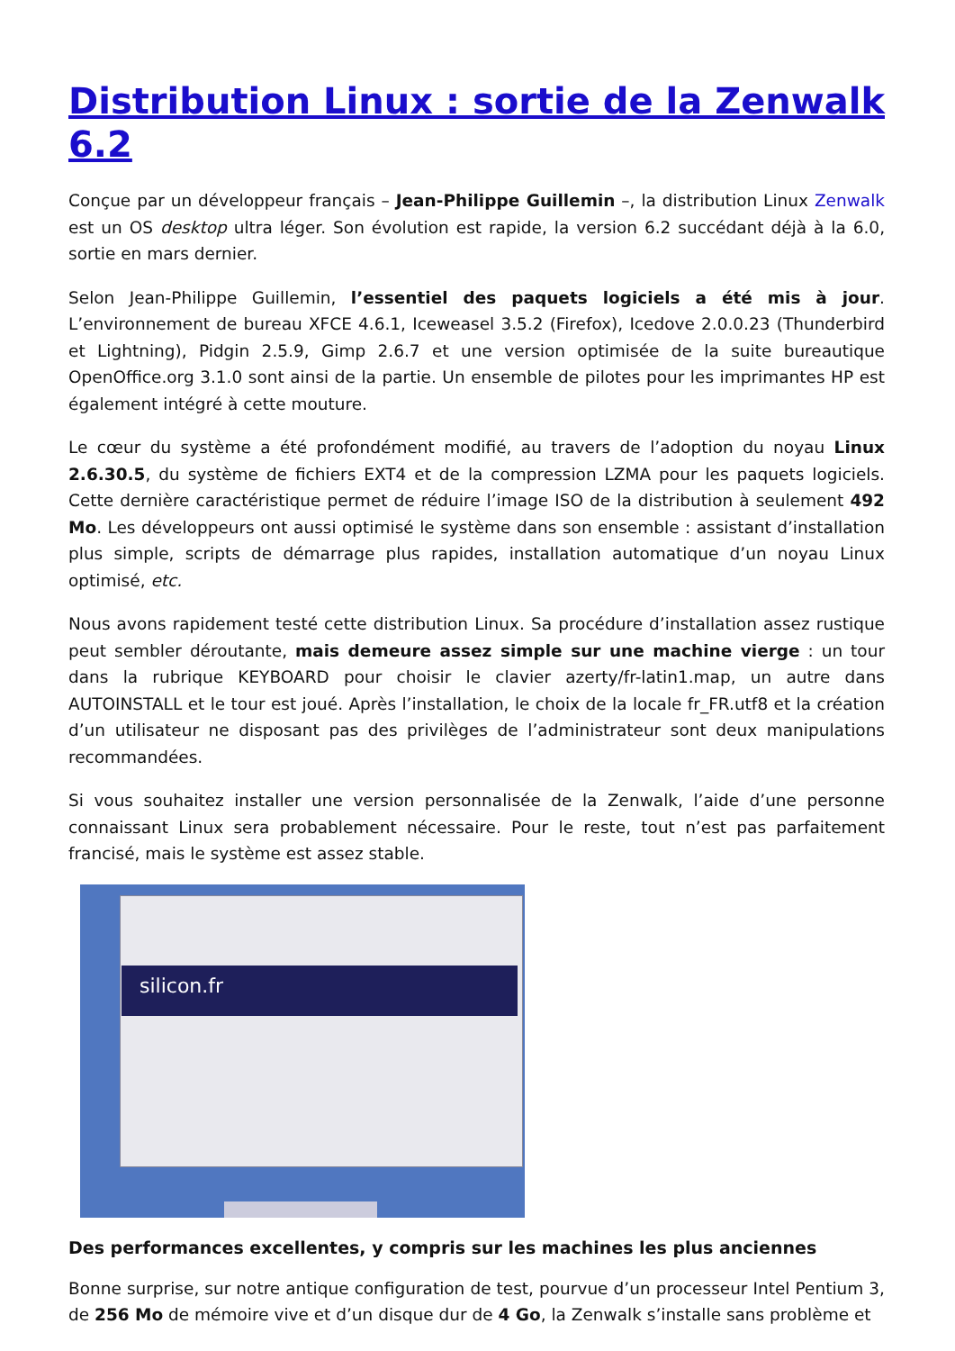Distribution Linux : sortie de la Zenwalk 6.2
Conçue par un développeur français – Jean-Philippe Guillemin –, la distribution Linux Zenwalk est un OS desktop ultra léger. Son évolution est rapide, la version 6.2 succédant déjà à la 6.0, sortie en mars dernier.
Selon Jean-Philippe Guillemin, l’essentiel des paquets logiciels a été mis à jour. L’environnement de bureau XFCE 4.6.1, Iceweasel 3.5.2 (Firefox), Icedove 2.0.0.23 (Thunderbird et Lightning), Pidgin 2.5.9, Gimp 2.6.7 et une version optimisée de la suite bureautique OpenOffice.org 3.1.0 sont ainsi de la partie. Un ensemble de pilotes pour les imprimantes HP est également intégré à cette mouture.
Le cœur du système a été profondément modifié, au travers de l’adoption du noyau Linux 2.6.30.5, du système de fichiers EXT4 et de la compression LZMA pour les paquets logiciels. Cette dernière caractéristique permet de réduire l’image ISO de la distribution à seulement 492 Mo. Les développeurs ont aussi optimisé le système dans son ensemble : assistant d’installation plus simple, scripts de démarrage plus rapides, installation automatique d’un noyau Linux optimisé, etc.
Nous avons rapidement testé cette distribution Linux. Sa procédure d’installation assez rustique peut sembler déroutante, mais demeure assez simple sur une machine vierge : un tour dans la rubrique KEYBOARD pour choisir le clavier azerty/fr-latin1.map, un autre dans AUTOINSTALL et le tour est joué. Après l’installation, le choix de la locale fr_FR.utf8 et la création d’un utilisateur ne disposant pas des privilèges de l’administrateur sont deux manipulations recommandées.
Si vous souhaitez installer une version personnalisée de la Zenwalk, l’aide d’une personne connaissant Linux sera probablement nécessaire. Pour le reste, tout n’est pas parfaitement francisé, mais le système est assez stable.
silicon.fr
Des performances excellentes, y compris sur les machines les plus anciennes
Bonne surprise, sur notre antique configuration de test, pourvue d’un processeur Intel Pentium 3, de 256 Mo de mémoire vive et d’un disque dur de 4 Go, la Zenwalk s’installe sans problème et